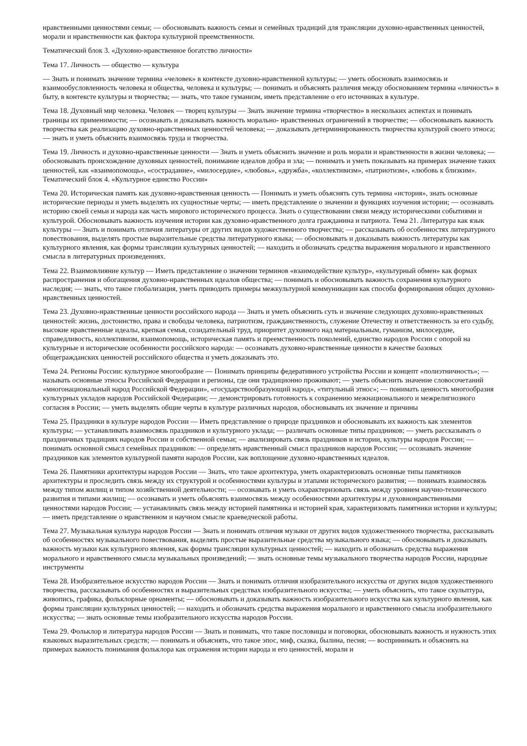нравственными ценностями семьи; — обосновывать важность семьи и семейных традиций для трансляции духовно-нравственных ценностей, морали и нравственности как фактора культурной преемственности.
Тематический блок 3. «Духовно-нравственное богатство личности»
Тема 17. Личность — общество — культура
— Знать и понимать значение термина «человек» в контексте духовно-нравственной культуры; — уметь обосновать взаимосвязь и взаимообусловленность человека и общества, человека и культуры; — понимать и объяснять различия между обоснованием термина «личность» в быту, в контексте культуры и творчества; — знать, что такое гуманизм, иметь представление о его источниках в культуре.
Тема 18. Духовный мир человека. Человек — творец культуры — Знать значение термина «творчество» в нескольких аспектах и понимать границы их применимости; — осознавать и доказывать важность морально- нравственных ограничений в творчестве; — обосновывать важность творчества как реализацию духовно-нравственных ценностей человека; — доказывать детерминированность творчества культурой своего этноса; — знать и уметь объяснить взаимосвязь труда и творчества.
Тема 19. Личность и духовно-нравственные ценности — Знать и уметь объяснить значение и роль морали и нравственности в жизни человека; — обосновывать происхождение духовных ценностей, понимание идеалов добра и зла; — понимать и уметь показывать на примерах значение таких ценностей, как «взаимопомощь», «сострадание», «милосердие», «любовь», «дружба», «коллективизм», «патриотизм», «любовь к близким». Тематический блок 4. «Культурное единство России»
Тема 20. Историческая память как духовно-нравственная ценность — Понимать и уметь объяснять суть термина «история», знать основные исторические периоды и уметь выделять их сущностные черты; — иметь представление о значении и функциях изучения истории; — осознавать историю своей семьи и народа как часть мирового исторического процесса. Знать о существовании связи между историческими событиями и культурой. Обосновывать важность изучения истории как духовно-нравственного долга гражданина и патриота. Тема 21. Литература как язык культуры — Знать и понимать отличия литературы от других видов художественного творчества; — рассказывать об особенностях литературного повествования, выделять простые выразительные средства литературного языка; — обосновывать и доказывать важность литературы как культурного явления, как формы трансляции культурных ценностей; — находить и обозначать средства выражения морального и нравственного смысла в литературных произведениях.
Тема 22. Взаимовлияние культур — Иметь представление о значении терминов «взаимодействие культур», «культурный обмен» как формах распространения и обогащения духовно-нравственных идеалов общества; — понимать и обосновывать важность сохранения культурного наследия; — знать, что такое глобализация, уметь приводить примеры межкультурной коммуникации как способа формирования общих духовно-нравственных ценностей.
Тема 23. Духовно-нравственные ценности российского народа — Знать и уметь объяснить суть и значение следующих духовно-нравственных ценностей: жизнь, достоинство, права и свободы человека, патриотизм, гражданственность, служение Отечеству и ответственность за его судьбу, высокие нравственные идеалы, крепкая семья, созидательный труд, приоритет духовного над материальным, гуманизм, милосердие, справедливость, коллективизм, взаимопомощь, историческая память и преемственность поколений, единство народов России с опорой на культурные и исторические особенности российского народа: — осознавать духовно-нравственные ценности в качестве базовых общегражданских ценностей российского общества и уметь доказывать это.
Тема 24. Регионы России: культурное многообразие — Понимать принципы федеративного устройства России и концепт «полиэтничность»; — называть основные этносы Российской Федерации и регионы, где они традиционно проживают; — уметь объяснить значение словосочетаний «многонациональный народ Российской Федерации», «государствообразующий народ», «титульный этнос»; — понимать ценность многообразия культурных укладов народов Российской Федерации; — демонстрировать готовность к сохранению межнационального и межрелигиозного согласия в России; — уметь выделять общие черты в культуре различных народов, обосновывать их значение и причины
Тема 25. Праздники в культуре народов России — Иметь представление о природе праздников и обосновывать их важность как элементов культуры; — устанавливать взаимосвязь праздников и культурного уклада; — различать основные типы праздников; — уметь рассказывать о праздничных традициях народов России и собственной семьи; — анализировать связь праздников и истории, культуры народов России; — понимать основной смысл семейных праздников: — определять нравственный смысл праздников народов России; — осознавать значение праздников как элементов культурной памяти народов России, как воплощение духовно-нравственных идеалов.
Тема 26. Памятники архитектуры народов России — Знать, что такое архитектура, уметь охарактеризовать основные типы памятников архитектуры и проследить связь между их структурой и особенностями культуры и этапами исторического развития; — понимать взаимосвязь между типом жилищ и типом хозяйственной деятельности; — осознавать и уметь охарактеризовать связь между уровнем научно-технического развития и типами жилищ; — осознавать и уметь объяснять взаимосвязь между особенностями архитектуры и духовнонравственными ценностями народов России; — устанавливать связь между историей памятника и историей края, характеризовать памятники истории и культуры; — иметь представление о нравственном и научном смысле краеведческой работы.
Тема 27. Музыкальная культура народов России — Знать и понимать отличия музыки от других видов художественного творчества, рассказывать об особенностях музыкального повествования, выделять простые выразительные средства музыкального языка; — обосновывать и доказывать важность музыки как культурного явления, как формы трансляции культурных ценностей; — находить и обозначать средства выражения морального и нравственного смысла музыкальных произведений; — знать основные темы музыкального творчества народов России, народные инструменты
Тема 28. Изобразительное искусство народов России — Знать и понимать отличия изобразительного искусства от других видов художественного творчества, рассказывать об особенностях и выразительных средствах изобразительного искусства; — уметь объяснить, что такое скульптура, живопись, графика, фольклорные орнаменты; — обосновывать и доказывать важность изобразительного искусства как культурного явления, как формы трансляции культурных ценностей; — находить и обозначать средства выражения морального и нравственного смысла изобразительного искусства; — знать основные темы изобразительного искусства народов России.
Тема 29. Фольклор и литература народов России — Знать и понимать, что такое пословицы и поговорки, обосновывать важность и нужность этих языковых выразительных средств; — понимать и объяснять, что такое эпос, миф, сказка, былина, песня; — воспринимать и объяснять на примерах важность понимания фольклора как отражения истории народа и его ценностей, морали и